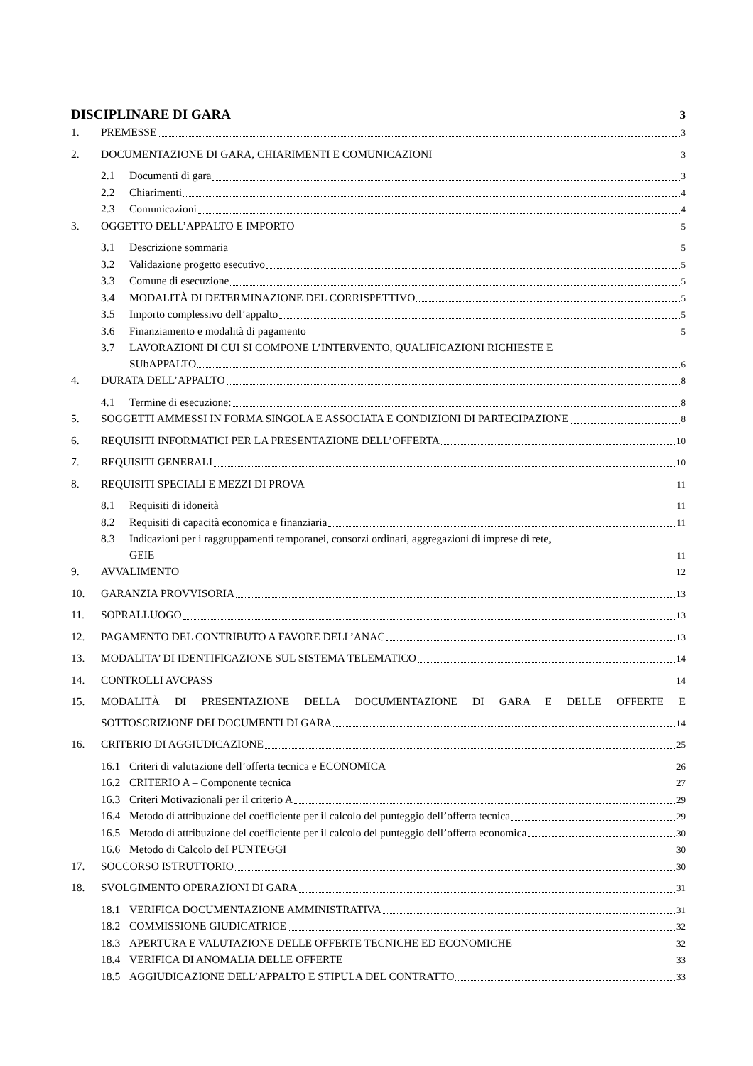DISCIPLINARE DI GARA 3
1. PREMESSE 3
2. DOCUMENTAZIONE DI GARA, CHIARIMENTI E COMUNICAZIONI 3
2.1 Documenti di gara 3
2.2 Chiarimenti 4
2.3 Comunicazioni 4
3. OGGETTO DELL’APPALTO E IMPORTO 5
3.1 Descrizione sommaria 5
3.2 Validazione progetto esecutivo 5
3.3 Comune di esecuzione 5
3.4 MODALITÀ DI DETERMINAZIONE DEL CORRISPETTIVO 5
3.5 Importo complessivo dell’appalto 5
3.6 Finanziamento e modalità di pagamento 5
3.7 LAVORAZIONI DI CUI SI COMPONE L’INTERVENTO, QUALIFICAZIONI RICHIESTE E
SUbAPPALTO 6
4. DURATA DELL’APPALTO 8
4.1 Termine di esecuzione: 8
5. SOGGETTI AMMESSI IN FORMA SINGOLA E ASSOCIATA E CONDIZIONI DI PARTECIPAZIONE 8
6. REQUISITI INFORMATICI PER LA PRESENTAZIONE DELL’OFFERTA 10
7. REQUISITI GENERALI 10
8. REQUISITI SPECIALI E MEZZI DI PROVA 11
8.1 Requisiti di idoneità 11
8.2 Requisiti di capacità economica e finanziaria 11
8.3 Indicazioni per i raggruppamenti temporanei, consorzi ordinari, aggregazioni di imprese di rete,
GEIE 11
9. AVVALIMENTO 12
10. GARANZIA PROVVISORIA 13
11. SOPRALLUOGO 13
12. PAGAMENTO DEL CONTRIBUTO A FAVORE DELL’ANAC 13
13. MODALITA’ DI IDENTIFICAZIONE SUL SISTEMA TELEMATICO 14
14. CONTROLLI AVCPASS 14
15. MODALITÀ DI PRESENTAZIONE DELLA DOCUMENTAZIONE DI GARA E DELLE OFFERTE E
SOTTOSCRIZIONE DEI DOCUMENTI DI GARA 14
16. CRITERIO DI AGGIUDICAZIONE 25
16.1 Criteri di valutazione dell’offerta tecnica e ECONOMICA 26
16.2 CRITERIO A – Componente tecnica 27
16.3 Criteri Motivazionali per il criterio A 29
16.4 Metodo di attribuzione del coefficiente per il calcolo del punteggio dell’offerta tecnica 29
16.5 Metodo di attribuzione del coefficiente per il calcolo del punteggio dell’offerta economica 30
16.6 Metodo di Calcolo deI PUNTEGGI 30
17. SOCCORSO ISTRUTTORIO 30
18. SVOLGIMENTO OPERAZIONI DI GARA 31
18.1 VERIFICA DOCUMENTAZIONE AMMINISTRATIVA 31
18.2 COMMISSIONE GIUDICATRICE 32
18.3 APERTURA E VALUTAZIONE DELLE OFFERTE TECNICHE ED ECONOMICHE 32
18.4 VERIFICA DI ANOMALIA DELLE OFFERTE 33
18.5 AGGIUDICAZIONE DELL’APPALTO E STIPULA DEL CONTRATTO 33